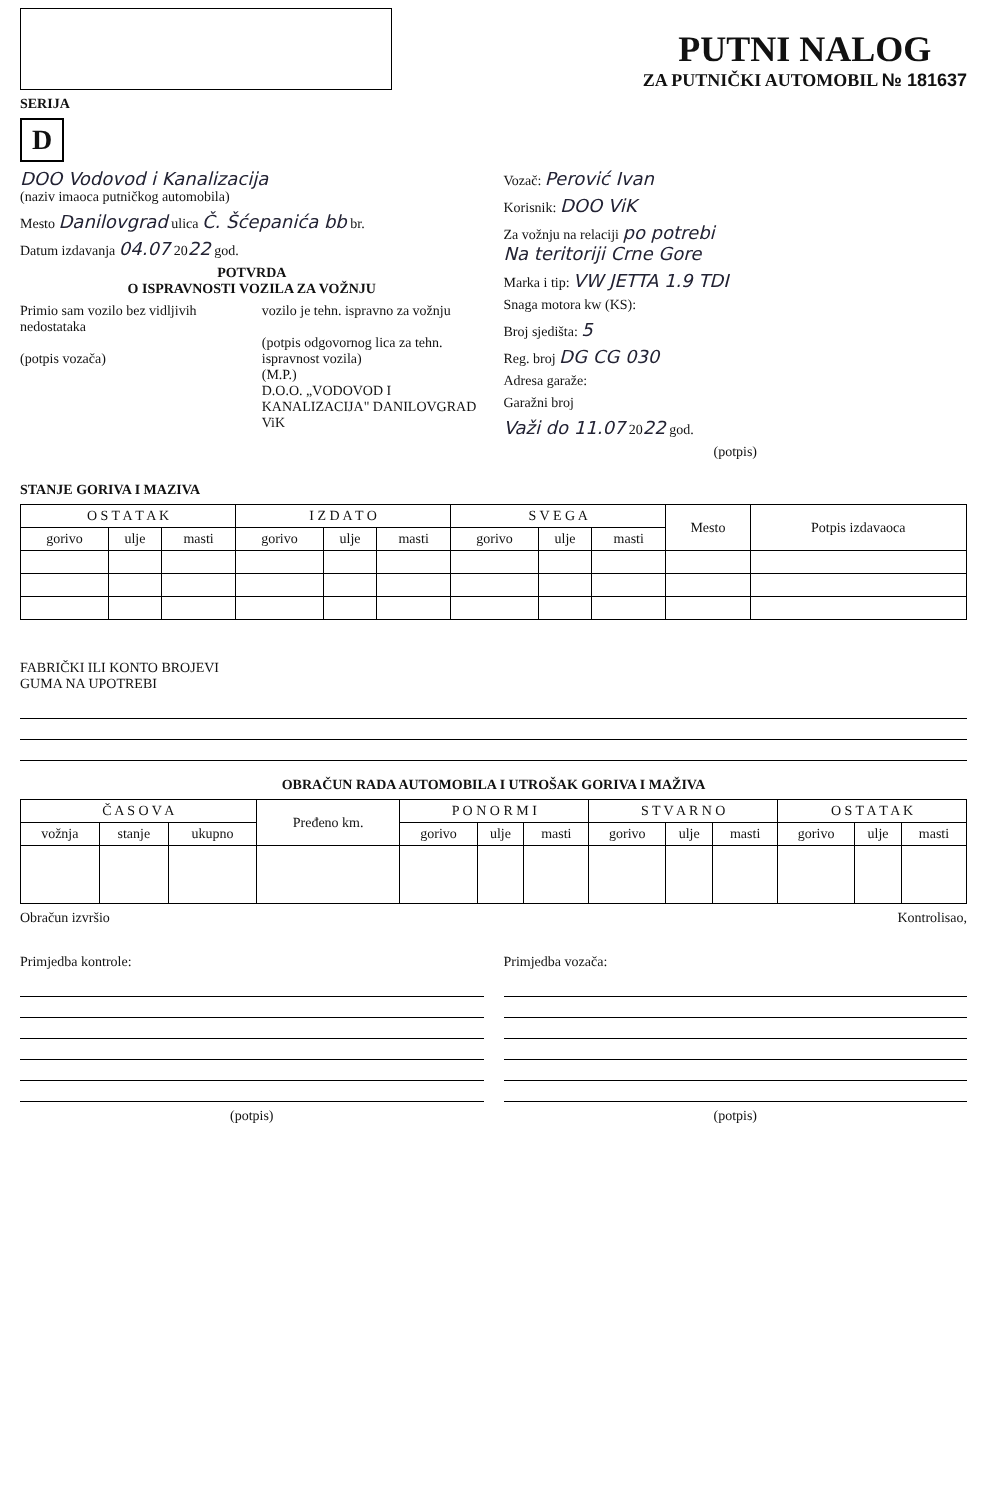SERIJA
D
PUTNI NALOG
ZA PUTNIČKI AUTOMOBIL № 181637
DOO Vodovod i Kanalizacija
(naziv imaoca putničkog automobila)
Mesto Danilovgrad ulica Č. Šćepanića bb br.
Datum izdavanja 04.07 2022 god.
POTVRDA
O ISPRAVNOSTI VOZILA ZA VOŽNJU
Primio sam vozilo bez vidljivih nedostataka
(potpis vozača)
vozilo je tehn. ispravno za vožnju
(potpis odgovornog lica za tehn. ispravnost vozila)
(M.P.)
D.O.O. „VODOVOD I KANALIZACIJA" DANILOVGRAD ViK
Vozač: Perović Ivan
Korisnik: DOO ViK
Za vožnju na relaciji po potrebi
Na teritoriji Crne Gore
Marka i tip: VW JETTA 1.9 TDI
Snaga motora kw (KS):
Broj sjedišta: 5
Reg. broj DG CG 030
Adresa garaže:
Garažni broj
Važi do 11.07 2022 god.
(potpis)
STANJE GORIVA I MAZIVA
| O S T A T A K | | | I Z D A T O | | | S V E G A | | | Mesto | Potpis izdavaoca |
| --- | --- | --- | --- | --- | --- | --- | --- | --- | --- | --- |
| gorivo | ulje | masti | gorivo | ulje | masti | gorivo | ulje | masti | | |
FABRIČKI ILI KONTO BROJEVI
GUMA NA UPOTREBI
OBRAČUN RADA AUTOMOBILA I UTROŠAK GORIVA I MAŽIVA
| Č A S O V A | | | Pređeno km. | P O N O R M I | | | S T V A R N O | | | O S T A T A K | | |
| --- | --- | --- | --- | --- | --- | --- | --- | --- | --- | --- | --- | --- |
| vožnja | stanje | ukupno | | gorivo | ulje | masti | gorivo | ulje | masti | gorivo | ulje | masti |
Obračun izvršio
Primjedba kontrole:
(potpis)
Kontrolisao,
Primjedba vozača:
(potpis)